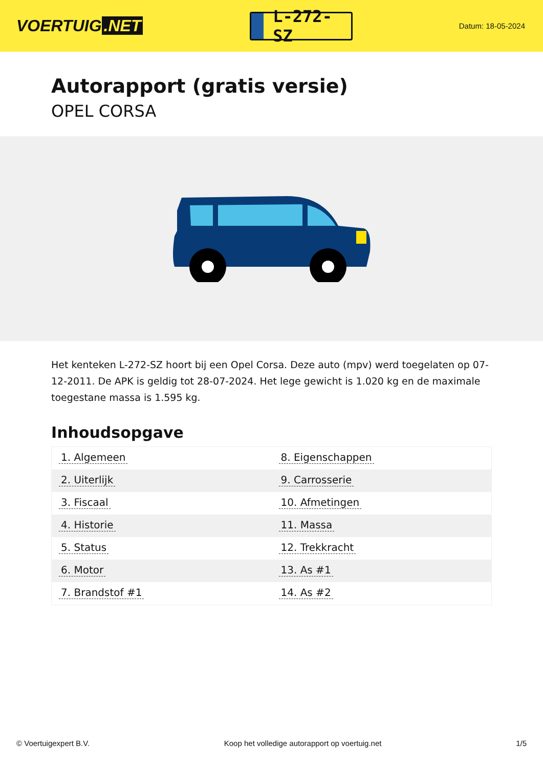VOERTUIG.NET
L-272-SZ
Datum: 18-05-2024
Autorapport (gratis versie)
OPEL CORSA
Het kenteken L-272-SZ hoort bij een Opel Corsa. Deze auto (mpv) werd toegelaten op 07-12-2011. De APK is geldig tot 28-07-2024. Het lege gewicht is 1.020 kg en de maximale toegestane massa is 1.595 kg.
Inhoudsopgave
| 1. Algemeen | 8. Eigenschappen |
| 2. Uiterlijk | 9. Carrosserie |
| 3. Fiscaal | 10. Afmetingen |
| 4. Historie | 11. Massa |
| 5. Status | 12. Trekkracht |
| 6. Motor | 13. As #1 |
| 7. Brandstof #1 | 14. As #2 |
© Voertuigexpert B.V. Koop het volledige autorapport op voertuig.net 1/5